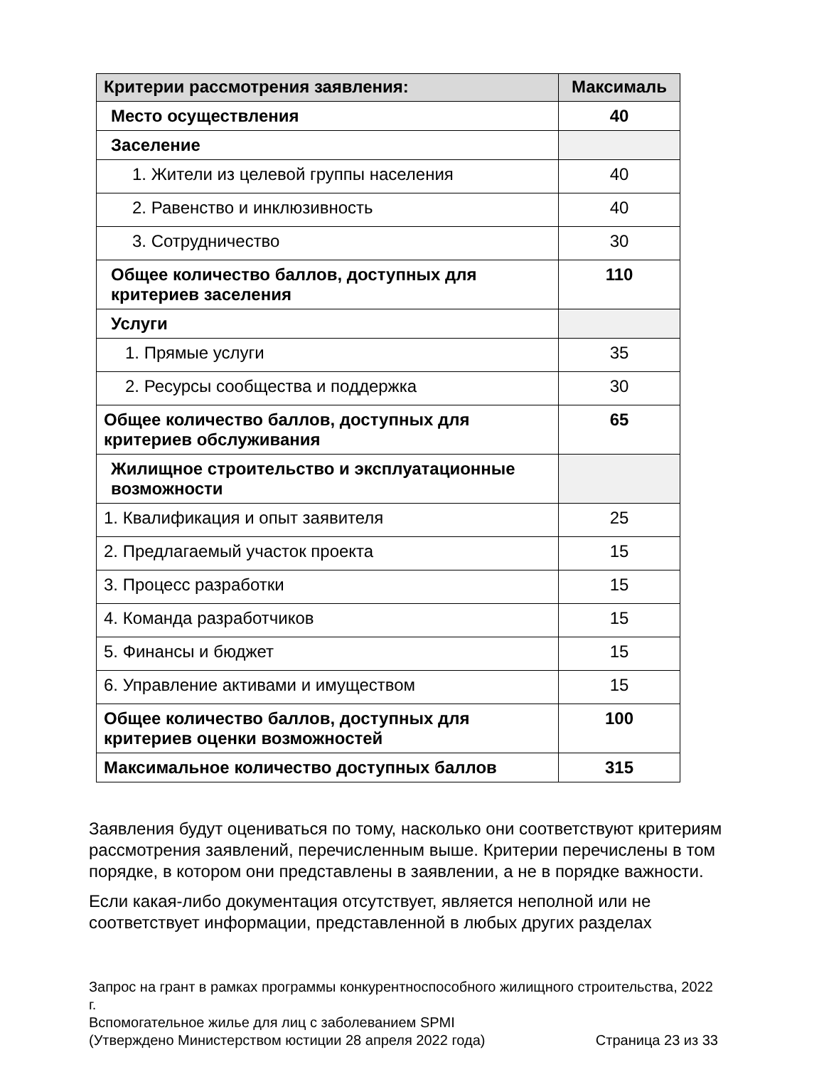| Критерии рассмотрения заявления: | Максималь |
| --- | --- |
| Место осуществления | 40 |
| Заселение | |
| 1. Жители из целевой группы населения | 40 |
| 2. Равенство и инклюзивность | 40 |
| 3. Сотрудничество | 30 |
| Общее количество баллов, доступных для критериев заселения | 110 |
| Услуги | |
| 1. Прямые услуги | 35 |
| 2. Ресурсы сообщества и поддержка | 30 |
| Общее количество баллов, доступных для критериев обслуживания | 65 |
| Жилищное строительство и эксплуатационные возможности | |
| 1. Квалификация и опыт заявителя | 25 |
| 2. Предлагаемый участок проекта | 15 |
| 3. Процесс разработки | 15 |
| 4. Команда разработчиков | 15 |
| 5. Финансы и бюджет | 15 |
| 6. Управление активами и имуществом | 15 |
| Общее количество баллов, доступных для критериев оценки возможностей | 100 |
| Максимальное количество доступных баллов | 315 |
Заявления будут оцениваться по тому, насколько они соответствуют критериям рассмотрения заявлений, перечисленным выше. Критерии перечислены в том порядке, в котором они представлены в заявлении, а не в порядке важности.
Если какая-либо документация отсутствует, является неполной или не соответствует информации, представленной в любых других разделах
Запрос на грант в рамках программы конкурентноспособного жилищного строительства, 2022 г.
Вспомогательное жилье для лиц с заболеванием SPMI
(Утверждено Министерством юстиции 28 апреля 2022 года) Страница 23 из 33